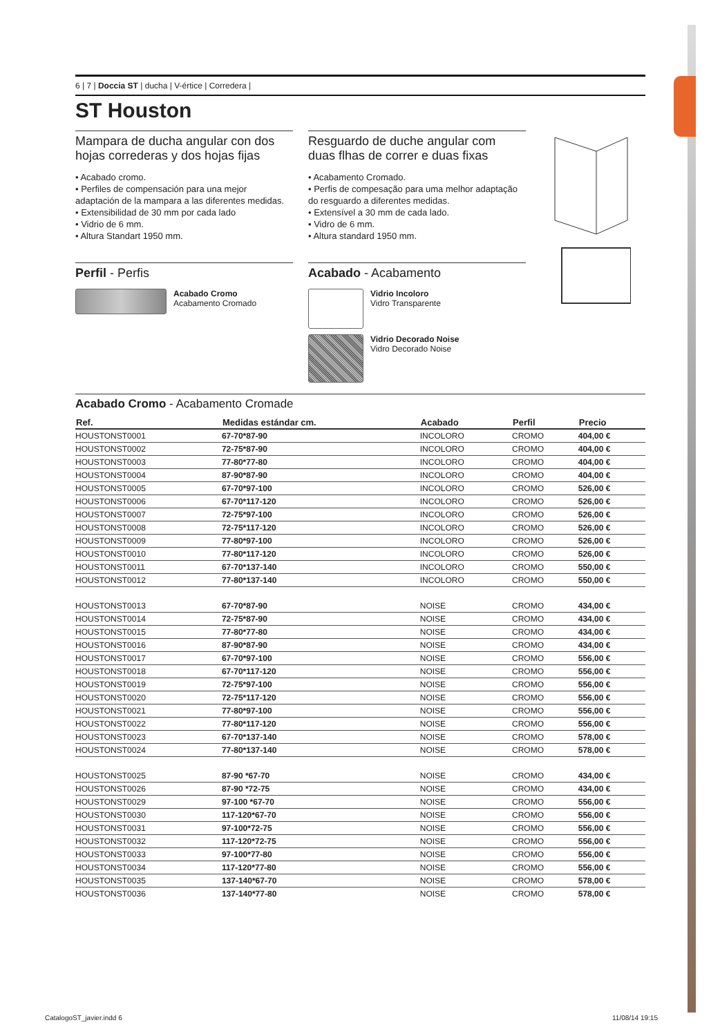6 | 7 | Doccia ST | ducha | V-értice | Corredera |
ST Houston
Mampara de ducha angular con dos hojas correderas y dos hojas fijas
• Acabado cromo.
• Perfiles de compensación para una mejor adaptación de la mampara a las diferentes medidas.
• Extensibilidad de 30 mm por cada lado
• Vidrio de 6 mm.
• Altura Standart 1950 mm.
Perfil - Perfis
Acabado Cromo
Acabamento Cromado
Resguardo de duche angular com duas flhas de correr e duas fixas
• Acabamento Cromado.
• Perfis de compesação para uma melhor adaptação do resguardo a diferentes medidas.
• Extensível a 30 mm de cada lado.
• Vidro de 6 mm.
• Altura standard 1950 mm.
Acabado - Acabamento
Vidrio Incoloro
Vidro Transparente
Vidrio Decorado Noise
Vidro Decorado Noise
Acabado Cromo - Acabamento Cromade
| Ref. | Medidas estándar cm. | Acabado | Perfil | Precio |
| --- | --- | --- | --- | --- |
| HOUSTONST0001 | 67-70*87-90 | INCOLORO | CROMO | 404,00 € |
| HOUSTONST0002 | 72-75*87-90 | INCOLORO | CROMO | 404,00 € |
| HOUSTONST0003 | 77-80*77-80 | INCOLORO | CROMO | 404,00 € |
| HOUSTONST0004 | 87-90*87-90 | INCOLORO | CROMO | 404,00 € |
| HOUSTONST0005 | 67-70*97-100 | INCOLORO | CROMO | 526,00 € |
| HOUSTONST0006 | 67-70*117-120 | INCOLORO | CROMO | 526,00 € |
| HOUSTONST0007 | 72-75*97-100 | INCOLORO | CROMO | 526,00 € |
| HOUSTONST0008 | 72-75*117-120 | INCOLORO | CROMO | 526,00 € |
| HOUSTONST0009 | 77-80*97-100 | INCOLORO | CROMO | 526,00 € |
| HOUSTONST0010 | 77-80*117-120 | INCOLORO | CROMO | 526,00 € |
| HOUSTONST0011 | 67-70*137-140 | INCOLORO | CROMO | 550,00 € |
| HOUSTONST0012 | 77-80*137-140 | INCOLORO | CROMO | 550,00 € |
| HOUSTONST0013 | 67-70*87-90 | NOISE | CROMO | 434,00 € |
| HOUSTONST0014 | 72-75*87-90 | NOISE | CROMO | 434,00 € |
| HOUSTONST0015 | 77-80*77-80 | NOISE | CROMO | 434,00 € |
| HOUSTONST0016 | 87-90*87-90 | NOISE | CROMO | 434,00 € |
| HOUSTONST0017 | 67-70*97-100 | NOISE | CROMO | 556,00 € |
| HOUSTONST0018 | 67-70*117-120 | NOISE | CROMO | 556,00 € |
| HOUSTONST0019 | 72-75*97-100 | NOISE | CROMO | 556,00 € |
| HOUSTONST0020 | 72-75*117-120 | NOISE | CROMO | 556,00 € |
| HOUSTONST0021 | 77-80*97-100 | NOISE | CROMO | 556,00 € |
| HOUSTONST0022 | 77-80*117-120 | NOISE | CROMO | 556,00 € |
| HOUSTONST0023 | 67-70*137-140 | NOISE | CROMO | 578,00 € |
| HOUSTONST0024 | 77-80*137-140 | NOISE | CROMO | 578,00 € |
| HOUSTONST0025 | 87-90 *67-70 | NOISE | CROMO | 434,00 € |
| HOUSTONST0026 | 87-90 *72-75 | NOISE | CROMO | 434,00 € |
| HOUSTONST0029 | 97-100 *67-70 | NOISE | CROMO | 556,00 € |
| HOUSTONST0030 | 117-120*67-70 | NOISE | CROMO | 556,00 € |
| HOUSTONST0031 | 97-100*72-75 | NOISE | CROMO | 556,00 € |
| HOUSTONST0032 | 117-120*72-75 | NOISE | CROMO | 556,00 € |
| HOUSTONST0033 | 97-100*77-80 | NOISE | CROMO | 556,00 € |
| HOUSTONST0034 | 117-120*77-80 | NOISE | CROMO | 556,00 € |
| HOUSTONST0035 | 137-140*67-70 | NOISE | CROMO | 578,00 € |
| HOUSTONST0036 | 137-140*77-80 | NOISE | CROMO | 578,00 € |
CatalogoST_javier.indd 6 11/08/14 19:15